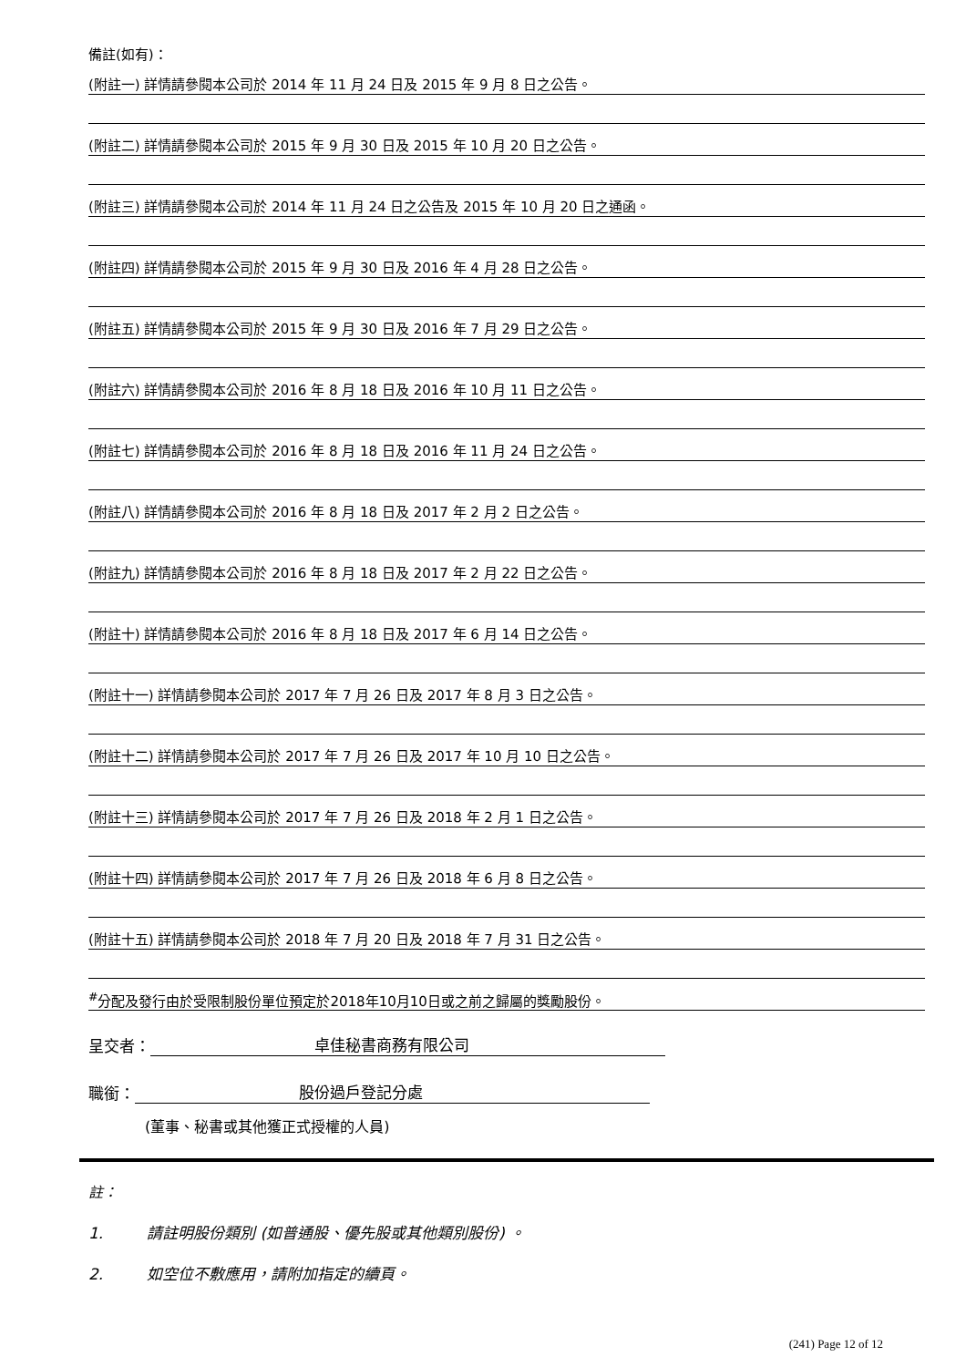備註(如有)：
(附註一) 詳情請參閱本公司於 2014 年 11 月 24 日及 2015 年 9 月 8 日之公告。
(附註二) 詳情請參閱本公司於 2015 年 9 月 30 日及 2015 年 10 月 20 日之公告。
(附註三) 詳情請參閱本公司於 2014 年 11 月 24 日之公告及 2015 年 10 月 20 日之通函。
(附註四) 詳情請參閱本公司於 2015 年 9 月 30 日及 2016 年 4 月 28 日之公告。
(附註五) 詳情請參閱本公司於 2015 年 9 月 30 日及 2016 年 7 月 29 日之公告。
(附註六) 詳情請參閱本公司於 2016 年 8 月 18 日及 2016 年 10 月 11 日之公告。
(附註七) 詳情請參閱本公司於 2016 年 8 月 18 日及 2016 年 11 月 24 日之公告。
(附註八) 詳情請參閱本公司於 2016 年 8 月 18 日及 2017 年 2 月 2 日之公告。
(附註九) 詳情請參閱本公司於 2016 年 8 月 18 日及 2017 年 2 月 22 日之公告。
(附註十) 詳情請參閱本公司於 2016 年 8 月 18 日及 2017 年 6 月 14 日之公告。
(附註十一) 詳情請參閱本公司於 2017 年 7 月 26 日及 2017 年 8 月 3 日之公告。
(附註十二) 詳情請參閱本公司於 2017 年 7 月 26 日及 2017 年 10 月 10 日之公告。
(附註十三) 詳情請參閱本公司於 2017 年 7 月 26 日及 2018 年 2 月 1 日之公告。
(附註十四) 詳情請參閱本公司於 2017 年 7 月 26 日及 2018 年 6 月 8 日之公告。
(附註十五) 詳情請參閱本公司於 2018 年 7 月 20 日及 2018 年 7 月 31 日之公告。
<sup>#</sup> 分配及發行由於受限制股份單位預定於2018年10月10日或之前之歸屬的獎勵股份。
呈交者： 卓佳秘書商務有限公司
職銜： 股份過戶登記分處
(董事、秘書或其他獲正式授權的人員)
註：
1. 請註明股份類別 (如普通股、優先股或其他類別股份) 。
2. 如空位不敷應用，請附加指定的續頁。
(241) Page 12 of 12